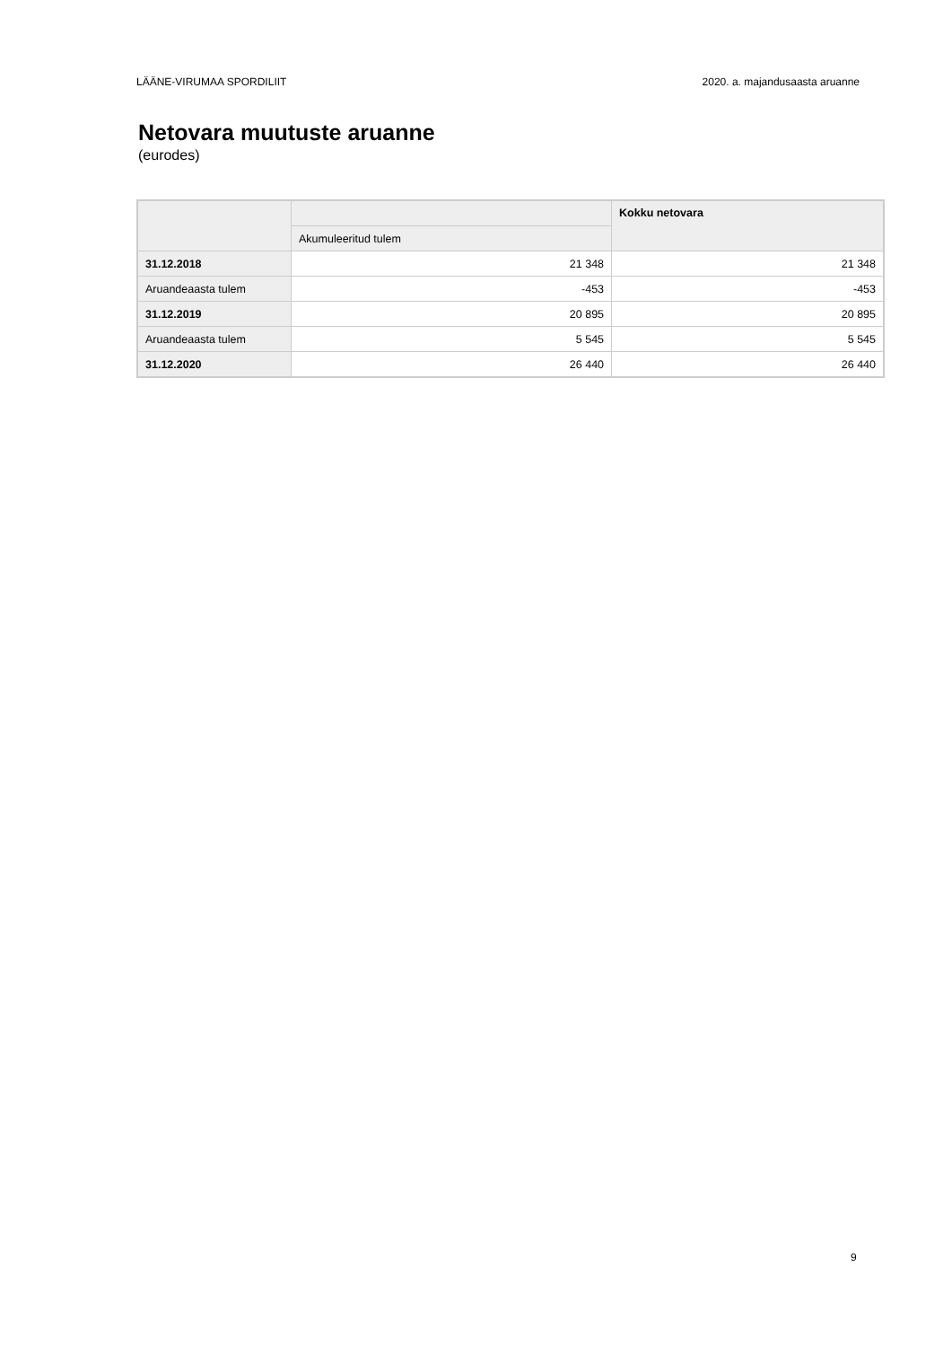LÄÄNE-VIRUMAA SPORDILIIT 2020. a. majandusaasta aruanne
Netovara muutuste aruanne
(eurodes)
| | | Kokku netovara |
| --- | --- | --- |
| | Akumuleeritud tulem | |
| 31.12.2018 | 21 348 | 21 348 |
| Aruandeaasta tulem | -453 | -453 |
| 31.12.2019 | 20 895 | 20 895 |
| Aruandeaasta tulem | 5 545 | 5 545 |
| 31.12.2020 | 26 440 | 26 440 |
9